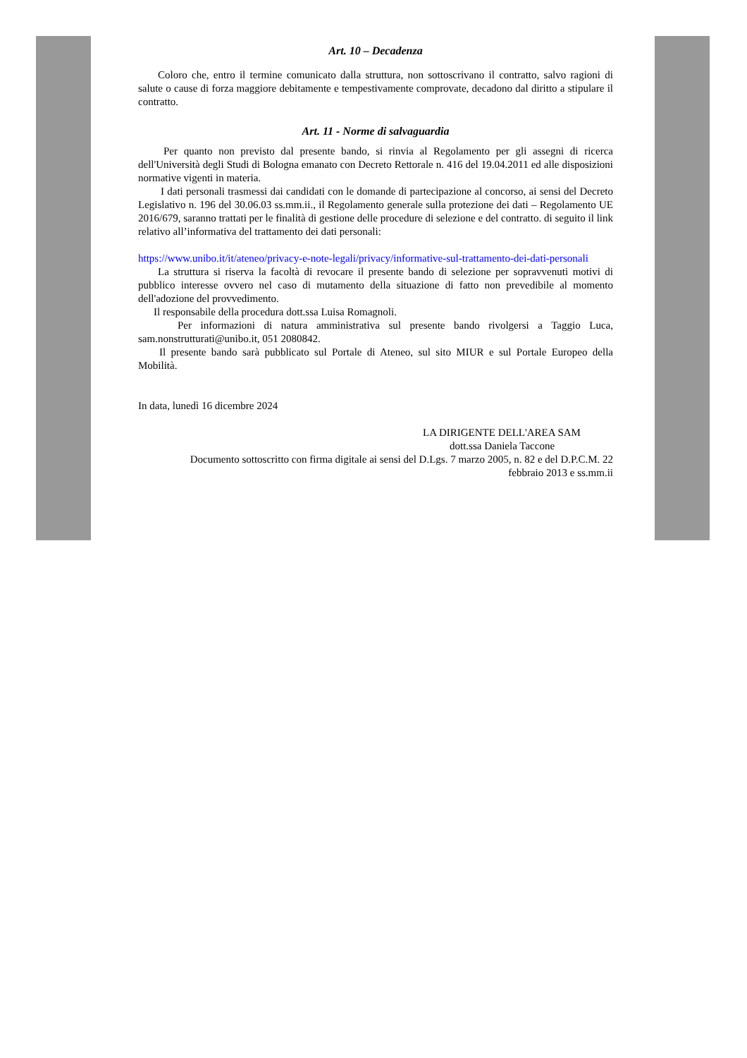Art. 10 – Decadenza
Coloro che, entro il termine comunicato dalla struttura, non sottoscrivano il contratto, salvo ragioni di salute o cause di forza maggiore debitamente e tempestivamente comprovate, decadono dal diritto a stipulare il contratto.
Art. 11 - Norme di salvaguardia
Per quanto non previsto dal presente bando, si rinvia al Regolamento per gli assegni di ricerca dell'Università degli Studi di Bologna emanato con Decreto Rettorale n. 416 del 19.04.2011 ed alle disposizioni normative vigenti in materia.
I dati personali trasmessi dai candidati con le domande di partecipazione al concorso, ai sensi del Decreto Legislativo n. 196 del 30.06.03 ss.mm.ii., il Regolamento generale sulla protezione dei dati – Regolamento UE 2016/679, saranno trattati per le finalità di gestione delle procedure di selezione e del contratto. di seguito il link relativo all’informativa del trattamento dei dati personali:
https://www.unibo.it/it/ateneo/privacy-e-note-legali/privacy/informative-sul-trattamento-dei-dati-personali
La struttura si riserva la facoltà di revocare il presente bando di selezione per sopravvenuti motivi di pubblico interesse ovvero nel caso di mutamento della situazione di fatto non prevedibile al momento dell'adozione del provvedimento.
Il responsabile della procedura dott.ssa Luisa Romagnoli.
Per informazioni di natura amministrativa sul presente bando rivolgersi a Taggio Luca, sam.nonstrutturati@unibo.it, 051 2080842.
Il presente bando sarà pubblicato sul Portale di Ateneo, sul sito MIUR e sul Portale Europeo della Mobilità.
In data, lunedì 16 dicembre 2024
LA DIRIGENTE DELL'AREA SAM
dott.ssa Daniela Taccone
Documento sottoscritto con firma digitale ai sensi del D.Lgs. 7 marzo 2005, n. 82 e del D.P.C.M. 22
febbraio 2013 e ss.mm.ii